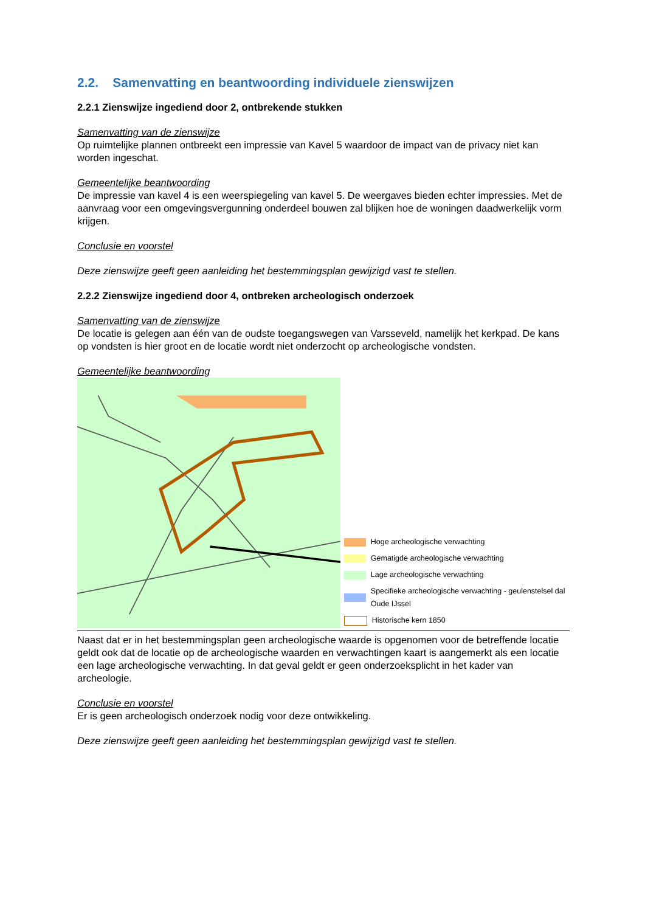2.2. Samenvatting en beantwoording individuele zienswijzen
2.2.1 Zienswijze ingediend door 2, ontbrekende stukken
Samenvatting van de zienswijze
Op ruimtelijke plannen ontbreekt een impressie van Kavel 5 waardoor de impact van de privacy niet kan worden ingeschat.
Gemeentelijke beantwoording
De impressie van kavel 4 is een weerspiegeling van kavel 5. De weergaves bieden echter impressies. Met de aanvraag voor een omgevingsvergunning onderdeel bouwen zal blijken hoe de woningen daadwerkelijk vorm krijgen.
Conclusie en voorstel
Deze zienswijze geeft geen aanleiding het bestemmingsplan gewijzigd vast te stellen.
2.2.2 Zienswijze ingediend door 4, ontbreken archeologisch onderzoek
Samenvatting van de zienswijze
De locatie is gelegen aan één van de oudste toegangswegen van Varsseveld, namelijk het kerkpad. De kans op vondsten is hier groot en de locatie wordt niet onderzocht op archeologische vondsten.
Gemeentelijke beantwoording
Hoge archeologische verwachting
Gematigde archeologische verwachting
Lage archeologische verwachting
Specifieke archeologische verwachting - geulenstelsel dal Oude IJssel
Historische kern 1850
Naast dat er in het bestemmingsplan geen archeologische waarde is opgenomen voor de betreffende locatie geldt ook dat de locatie op de archeologische waarden en verwachtingen kaart is aangemerkt als een locatie een lage archeologische verwachting. In dat geval geldt er geen onderzoeksplicht in het kader van archeologie.
Conclusie en voorstel
Er is geen archeologisch onderzoek nodig voor deze ontwikkeling.
Deze zienswijze geeft geen aanleiding het bestemmingsplan gewijzigd vast te stellen.